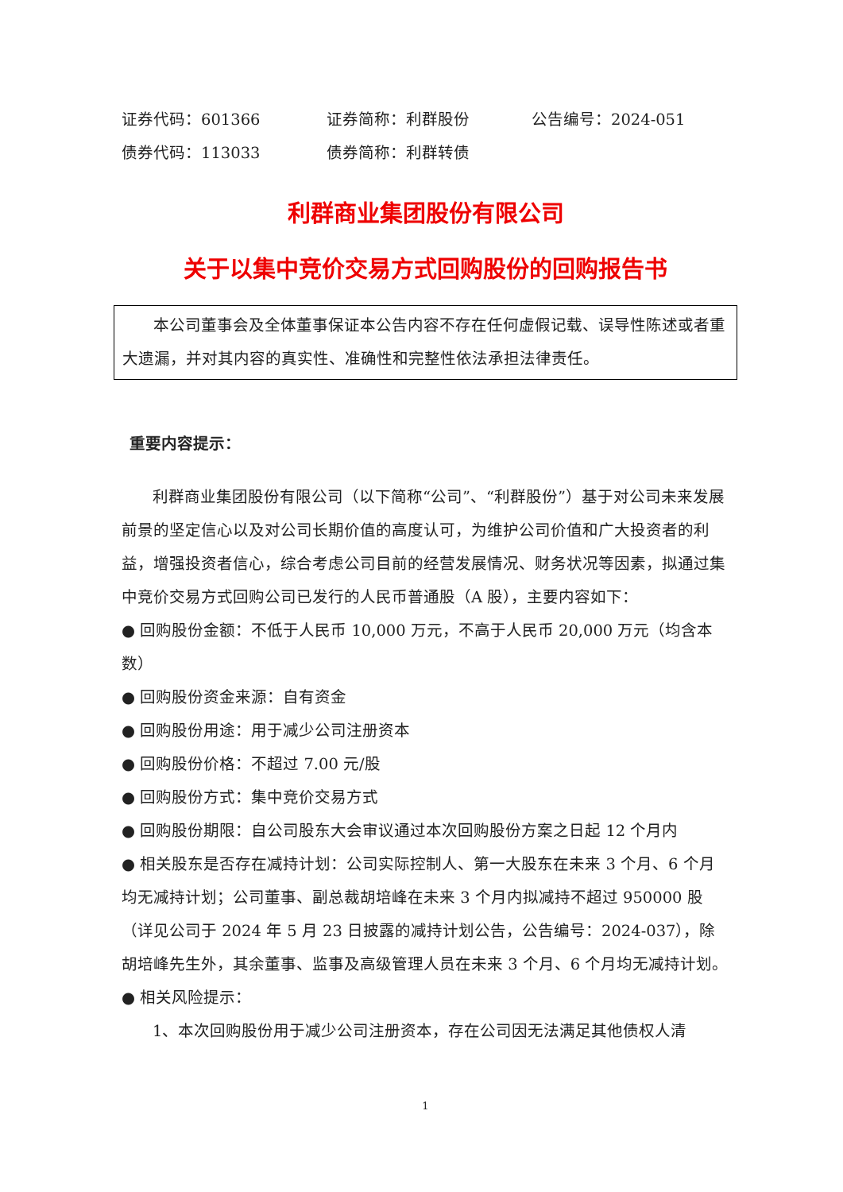证券代码：601366 证券简称：利群股份 公告编号：2024-051
债券代码：113033 债券简称：利群转债
利群商业集团股份有限公司
关于以集中竞价交易方式回购股份的回购报告书
本公司董事会及全体董事保证本公告内容不存在任何虚假记载、误导性陈述或者重大遗漏，并对其内容的真实性、准确性和完整性依法承担法律责任。
重要内容提示：
利群商业集团股份有限公司（以下简称“公司”、“利群股份”）基于对公司未来发展前景的坚定信心以及对公司长期价值的高度认可，为维护公司价值和广大投资者的利益，增强投资者信心，综合考虑公司目前的经营发展情况、财务状况等因素，拟通过集中竞价交易方式回购公司已发行的人民币普通股（A 股），主要内容如下：
● 回购股份金额：不低于人民币 10,000 万元，不高于人民币 20,000 万元（均含本数）
● 回购股份资金来源：自有资金
● 回购股份用途：用于减少公司注册资本
● 回购股份价格：不超过 7.00 元/股
● 回购股份方式：集中竞价交易方式
● 回购股份期限：自公司股东大会审议通过本次回购股份方案之日起 12 个月内
● 相关股东是否存在减持计划：公司实际控制人、第一大股东在未来 3 个月、6 个月均无减持计划；公司董事、副总裁胡培峰在未来 3 个月内拟减持不超过 950000 股（详见公司于 2024 年 5 月 23 日披露的减持计划公告，公告编号：2024-037），除胡培峰先生外，其余董事、监事及高级管理人员在未来 3 个月、6 个月均无减持计划。
● 相关风险提示：
1、本次回购股份用于减少公司注册资本，存在公司因无法满足其他债权人清
1